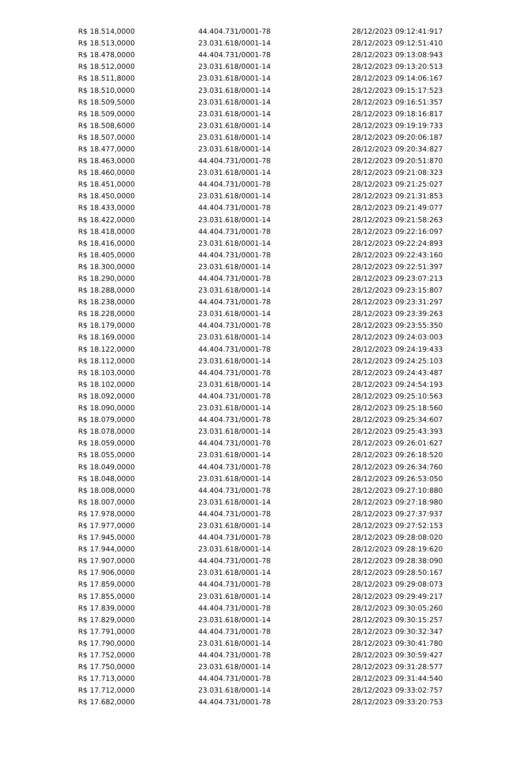| R$ 18.514,0000 | 44.404.731/0001-78 | 28/12/2023 09:12:41:917 |
| R$ 18.513,0000 | 23.031.618/0001-14 | 28/12/2023 09:12:51:410 |
| R$ 18.478,0000 | 44.404.731/0001-78 | 28/12/2023 09:13:08:943 |
| R$ 18.512,0000 | 23.031.618/0001-14 | 28/12/2023 09:13:20:513 |
| R$ 18.511,8000 | 23.031.618/0001-14 | 28/12/2023 09:14:06:167 |
| R$ 18.510,0000 | 23.031.618/0001-14 | 28/12/2023 09:15:17:523 |
| R$ 18.509,5000 | 23.031.618/0001-14 | 28/12/2023 09:16:51:357 |
| R$ 18.509,0000 | 23.031.618/0001-14 | 28/12/2023 09:18:16:817 |
| R$ 18.508,6000 | 23.031.618/0001-14 | 28/12/2023 09:19:19:733 |
| R$ 18.507,0000 | 23.031.618/0001-14 | 28/12/2023 09:20:06:187 |
| R$ 18.477,0000 | 23.031.618/0001-14 | 28/12/2023 09:20:34:827 |
| R$ 18.463,0000 | 44.404.731/0001-78 | 28/12/2023 09:20:51:870 |
| R$ 18.460,0000 | 23.031.618/0001-14 | 28/12/2023 09:21:08:323 |
| R$ 18.451,0000 | 44.404.731/0001-78 | 28/12/2023 09:21:25:027 |
| R$ 18.450,0000 | 23.031.618/0001-14 | 28/12/2023 09:21:31:853 |
| R$ 18.433,0000 | 44.404.731/0001-78 | 28/12/2023 09:21:49:077 |
| R$ 18.422,0000 | 23.031.618/0001-14 | 28/12/2023 09:21:58:263 |
| R$ 18.418,0000 | 44.404.731/0001-78 | 28/12/2023 09:22:16:097 |
| R$ 18.416,0000 | 23.031.618/0001-14 | 28/12/2023 09:22:24:893 |
| R$ 18.405,0000 | 44.404.731/0001-78 | 28/12/2023 09:22:43:160 |
| R$ 18.300,0000 | 23.031.618/0001-14 | 28/12/2023 09:22:51:397 |
| R$ 18.290,0000 | 44.404.731/0001-78 | 28/12/2023 09:23:07:213 |
| R$ 18.288,0000 | 23.031.618/0001-14 | 28/12/2023 09:23:15:807 |
| R$ 18.238,0000 | 44.404.731/0001-78 | 28/12/2023 09:23:31:297 |
| R$ 18.228,0000 | 23.031.618/0001-14 | 28/12/2023 09:23:39:263 |
| R$ 18.179,0000 | 44.404.731/0001-78 | 28/12/2023 09:23:55:350 |
| R$ 18.169,0000 | 23.031.618/0001-14 | 28/12/2023 09:24:03:003 |
| R$ 18.122,0000 | 44.404.731/0001-78 | 28/12/2023 09:24:19:433 |
| R$ 18.112,0000 | 23.031.618/0001-14 | 28/12/2023 09:24:25:103 |
| R$ 18.103,0000 | 44.404.731/0001-78 | 28/12/2023 09:24:43:487 |
| R$ 18.102,0000 | 23.031.618/0001-14 | 28/12/2023 09:24:54:193 |
| R$ 18.092,0000 | 44.404.731/0001-78 | 28/12/2023 09:25:10:563 |
| R$ 18.090,0000 | 23.031.618/0001-14 | 28/12/2023 09:25:18:560 |
| R$ 18.079,0000 | 44.404.731/0001-78 | 28/12/2023 09:25:34:607 |
| R$ 18.078,0000 | 23.031.618/0001-14 | 28/12/2023 09:25:43:393 |
| R$ 18.059,0000 | 44.404.731/0001-78 | 28/12/2023 09:26:01:627 |
| R$ 18.055,0000 | 23.031.618/0001-14 | 28/12/2023 09:26:18:520 |
| R$ 18.049,0000 | 44.404.731/0001-78 | 28/12/2023 09:26:34:760 |
| R$ 18.048,0000 | 23.031.618/0001-14 | 28/12/2023 09:26:53:050 |
| R$ 18.008,0000 | 44.404.731/0001-78 | 28/12/2023 09:27:10:880 |
| R$ 18.007,0000 | 23.031.618/0001-14 | 28/12/2023 09:27:18:980 |
| R$ 17.978,0000 | 44.404.731/0001-78 | 28/12/2023 09:27:37:937 |
| R$ 17.977,0000 | 23.031.618/0001-14 | 28/12/2023 09:27:52:153 |
| R$ 17.945,0000 | 44.404.731/0001-78 | 28/12/2023 09:28:08:020 |
| R$ 17.944,0000 | 23.031.618/0001-14 | 28/12/2023 09:28:19:620 |
| R$ 17.907,0000 | 44.404.731/0001-78 | 28/12/2023 09:28:38:090 |
| R$ 17.906,0000 | 23.031.618/0001-14 | 28/12/2023 09:28:50:167 |
| R$ 17.859,0000 | 44.404.731/0001-78 | 28/12/2023 09:29:08:073 |
| R$ 17.855,0000 | 23.031.618/0001-14 | 28/12/2023 09:29:49:217 |
| R$ 17.839,0000 | 44.404.731/0001-78 | 28/12/2023 09:30:05:260 |
| R$ 17.829,0000 | 23.031.618/0001-14 | 28/12/2023 09:30:15:257 |
| R$ 17.791,0000 | 44.404.731/0001-78 | 28/12/2023 09:30:32:347 |
| R$ 17.790,0000 | 23.031.618/0001-14 | 28/12/2023 09:30:41:780 |
| R$ 17.752,0000 | 44.404.731/0001-78 | 28/12/2023 09:30:59:427 |
| R$ 17.750,0000 | 23.031.618/0001-14 | 28/12/2023 09:31:28:577 |
| R$ 17.713,0000 | 44.404.731/0001-78 | 28/12/2023 09:31:44:540 |
| R$ 17.712,0000 | 23.031.618/0001-14 | 28/12/2023 09:33:02:757 |
| R$ 17.682,0000 | 44.404.731/0001-78 | 28/12/2023 09:33:20:753 |